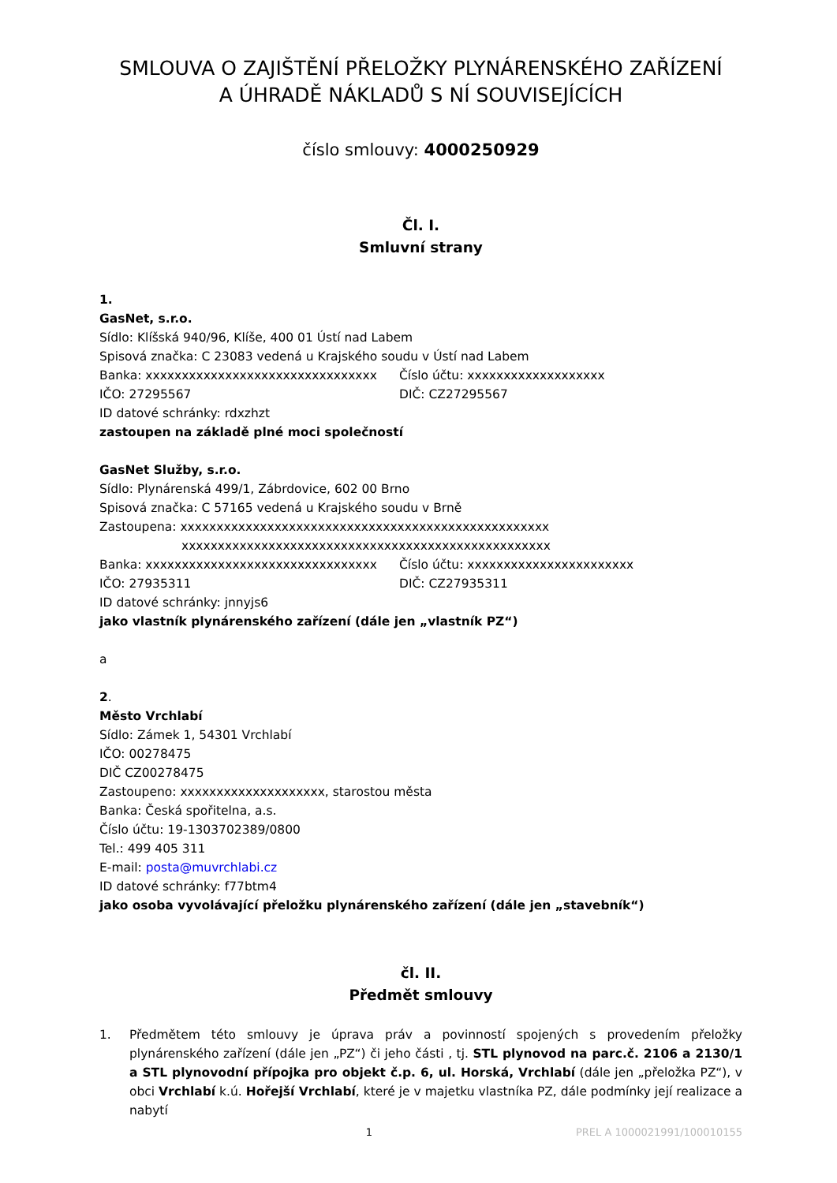SMLOUVA O ZAJIŠTĚNÍ PŘELOŽKY PLYNÁRENSKÉHO ZAŘÍZENÍ
A ÚHRADĚ NÁKLADŮ S NÍ SOUVISEJÍCÍCH
číslo smlouvy: 4000250929
Čl. I.
Smluvní strany
1.
GasNet, s.r.o.
Sídlo: Klíšská 940/96, Klíše, 400 01 Ústí nad Labem
Spisová značka: C 23083 vedená u Krajského soudu v Ústí nad Labem
Banka: xxxxxxxxxxxxxxxxxxxxxxxxxxxxxxxx Číslo účtu: xxxxxxxxxxxxxxxxxxx
IČO: 27295567 DIČ: CZ27295567
ID datové schránky: rdxzhzt
zastoupen na základě plné moci společností
GasNet Služby, s.r.o.
Sídlo: Plynárenská 499/1, Zábrdovice, 602 00 Brno
Spisová značka: C 57165 vedená u Krajského soudu v Brně
Zastoupena: xxxxxxxxxxxxxxxxxxxxxxxxxxxxxxxxxxxxxxxxxxxxxxxxxxx
xxxxxxxxxxxxxxxxxxxxxxxxxxxxxxxxxxxxxxxxxxxxxxxxxxx
Banka: xxxxxxxxxxxxxxxxxxxxxxxxxxxxxxxx Číslo účtu: xxxxxxxxxxxxxxxxxxxxxxx
IČO: 27935311 DIČ: CZ27935311
ID datové schránky: jnnyjs6
jako vlastník plynárenského zařízení (dále jen „vlastník PZ“)
a
2.
Město Vrchlabí
Sídlo: Zámek 1, 54301 Vrchlabí
IČO: 00278475
DIČ CZ00278475
Zastoupeno: xxxxxxxxxxxxxxxxxxxx, starostou města
Banka: Česká spořitelna, a.s.
Číslo účtu: 19-1303702389/0800
Tel.: 499 405 311
E-mail: posta@muvrchlabi.cz
ID datové schránky: f77btm4
jako osoba vyvolávající přeložku plynárenského zařízení (dále jen „stavebník“)
čl. II.
Předmět smlouvy
1. Předmětem této smlouvy je úprava práv a povinností spojených s provedením přeložky plynárenského zařízení (dále jen „PZ“) či jeho části , tj. STL plynovod na parc.č. 2106 a 2130/1 a STL plynovodní přípojka pro objekt č.p. 6, ul. Horská, Vrchlabí (dále jen „přeložka PZ“), v obci Vrchlabí k.ú. Hořejší Vrchlabí, které je v majetku vlastníka PZ, dále podmínky její realizace a nabytí
1 PREL A 1000021991/100010155